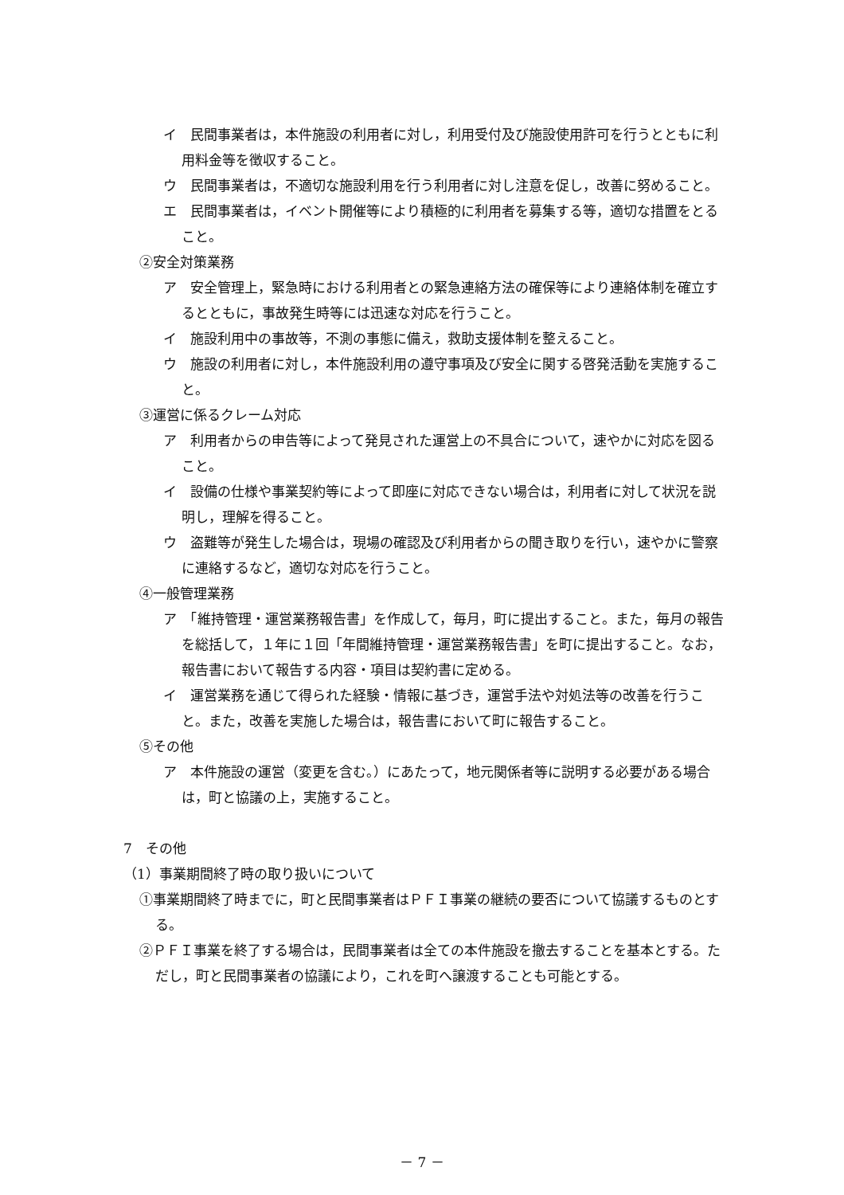イ　民間事業者は，本件施設の利用者に対し，利用受付及び施設使用許可を行うとともに利用料金等を徴収すること。
ウ　民間事業者は，不適切な施設利用を行う利用者に対し注意を促し，改善に努めること。
エ　民間事業者は，イベント開催等により積極的に利用者を募集する等，適切な措置をとること。
②安全対策業務
ア　安全管理上，緊急時における利用者との緊急連絡方法の確保等により連絡体制を確立するとともに，事故発生時等には迅速な対応を行うこと。
イ　施設利用中の事故等，不測の事態に備え，救助支援体制を整えること。
ウ　施設の利用者に対し，本件施設利用の遵守事項及び安全に関する啓発活動を実施すること。
③運営に係るクレーム対応
ア　利用者からの申告等によって発見された運営上の不具合について，速やかに対応を図ること。
イ　設備の仕様や事業契約等によって即座に対応できない場合は，利用者に対して状況を説明し，理解を得ること。
ウ　盗難等が発生した場合は，現場の確認及び利用者からの聞き取りを行い，速やかに警察に連絡するなど，適切な対応を行うこと。
④一般管理業務
ア　「維持管理・運営業務報告書」を作成して，毎月，町に提出すること。また，毎月の報告を総括して，１年に１回「年間維持管理・運営業務報告書」を町に提出すること。なお，報告書において報告する内容・項目は契約書に定める。
イ　運営業務を通じて得られた経験・情報に基づき，運営手法や対処法等の改善を行うこと。また，改善を実施した場合は，報告書において町に報告すること。
⑤その他
ア　本件施設の運営（変更を含む。）にあたって，地元関係者等に説明する必要がある場合は，町と協議の上，実施すること。
7　その他
（1）事業期間終了時の取り扱いについて
①事業期間終了時までに，町と民間事業者はＰＦＩ事業の継続の要否について協議するものとする。
②ＰＦＩ事業を終了する場合は，民間事業者は全ての本件施設を撤去することを基本とする。ただし，町と民間事業者の協議により，これを町へ譲渡することも可能とする。
－ 7 －